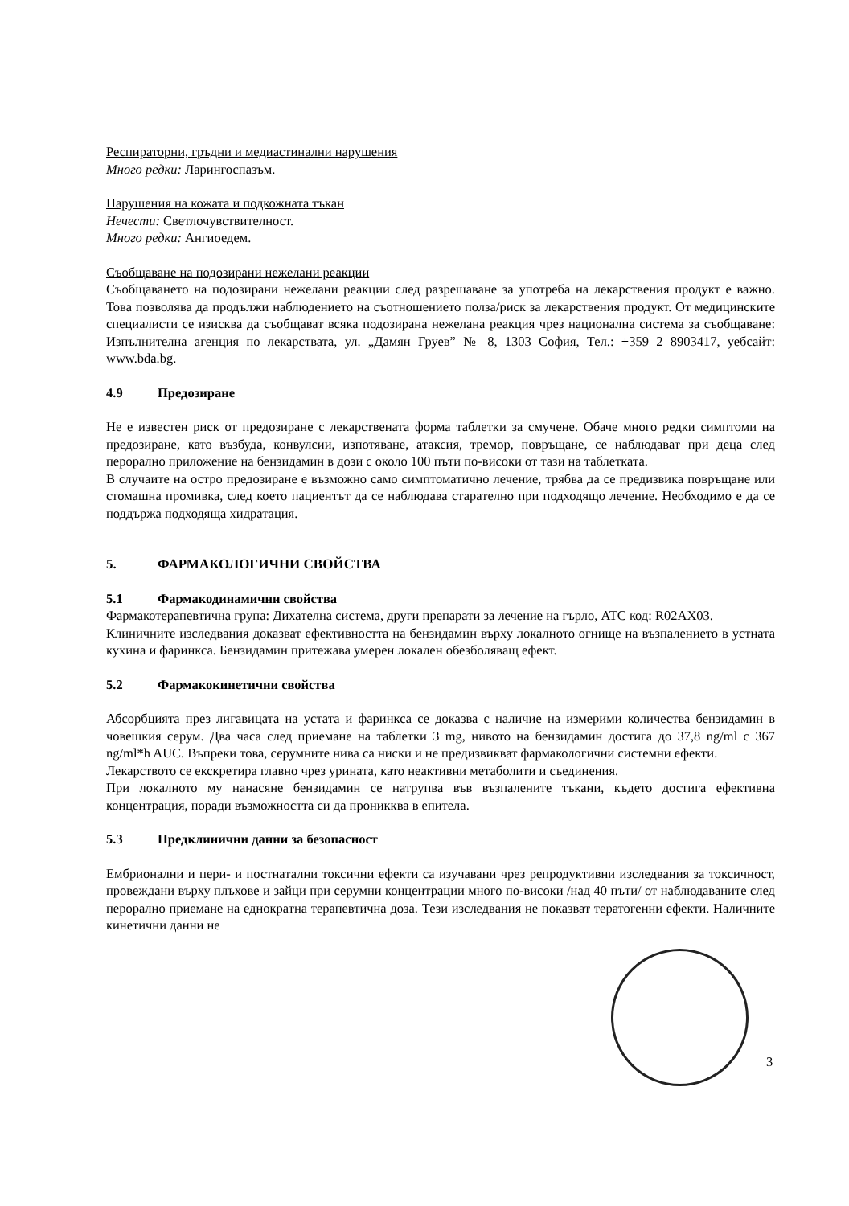Респираторни, гръдни и медиастинални нарушения
Много редки: Ларингоспазъм.
Нарушения на кожата и подкожната тъкан
Нечести: Светлочувствителност.
Много редки: Ангиоедем.
Съобщаване на подозирани нежелани реакции
Съобщаването на подозирани нежелани реакции след разрешаване за употреба на лекарствения продукт е важно. Това позволява да продължи наблюдението на съотношението полза/риск за лекарствения продукт. От медицинските специалисти се изисква да съобщават всяка подозирана нежелана реакция чрез национална система за съобщаване: Изпълнителна агенция по лекарствата, ул. „Дамян Груев” № 8, 1303 София, Тел.: +359 2 8903417, уебсайт: www.bda.bg.
4.9 Предозиране
Не е известен риск от предозиране с лекарствената форма таблетки за смучене. Обаче много редки симптоми на предозиране, като възбуда, конвулсии, изпотяване, атаксия, тремор, повръщане, се наблюдават при деца след перорално приложение на бензидамин в дози с около 100 пъти по-високи от тази на таблетката.
В случаите на остро предозиране е възможно само симптоматично лечение, трябва да се предизвика повръщане или стомашна промивка, след което пациентът да се наблюдава старателно при подходящо лечение. Необходимо е да се поддържа подходяща хидратация.
5. ФАРМАКОЛОГИЧНИ СВОЙСТВА
5.1 Фармакодинамични свойства
Фармакотерапевтична група: Дихателна система, други препарати за лечение на гърло, ATC код: R02AX03.
Клиничните изследвания доказват ефективността на бензидамин върху локалното огнище на възпалението в устната кухина и фаринкса. Бензидамин притежава умерен локален обезболяващ ефект.
5.2 Фармакокинетични свойства
Абсорбцията през лигавицата на устата и фаринкса се доказва с наличие на измерими количества бензидамин в човешкия серум. Два часа след приемане на таблетки 3 mg, нивото на бензидамин достига до 37,8 ng/ml с 367 ng/ml*h AUC. Въпреки това, серумните нива са ниски и не предизвикват фармакологични системни ефекти.
Лекарството се екскретира главно чрез урината, като неактивни метаболити и съединения.
При локалното му нанасяне бензидамин се натрупва във възпалените тъкани, където достига ефективна концентрация, поради възможността си да проникква в епитела.
5.3 Предклинични данни за безопасност
Ембрионални и пери- и постнатални токсични ефекти са изучавани чрез репродуктивни изследвания за токсичност, провеждани върху плъхове и зайци при серумни концентрации много по-високи /над 40 пъти/ от наблюдаваните след перорално приемане на еднократна терапевтична доза. Тези изследвания не показват тератогенни ефекти. Наличните кинетични данни не
3